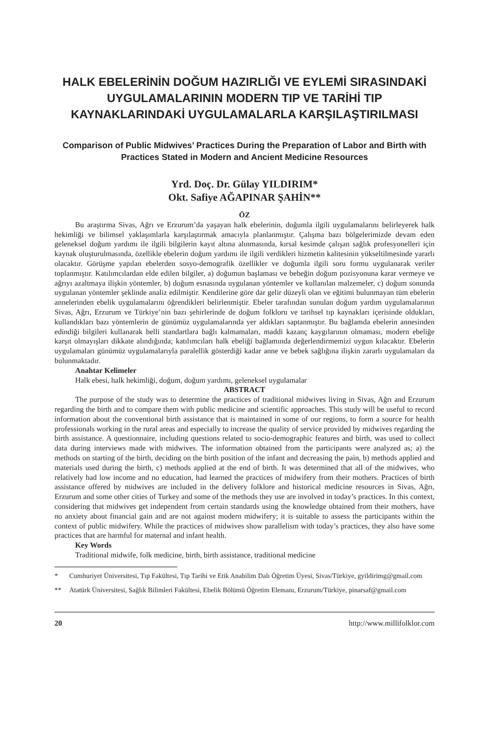HALK EBELERİNİN DOĞUM HAZIRLIĞI VE EYLEMİ SIRASINDAKİ UYGULAMALARININ MODERN TIP VE TARİHİ TIP KAYNAKLARINDAKİ UYGULAMALARLA KARŞILAŞTIRILMASI
Comparison of Public Midwives’ Practices During the Preparation of Labor and Birth with Practices Stated in Modern and Ancient Medicine Resources
Yrd. Doç. Dr. Gülay YILDIRIM*
Okt. Safiye AĞAPINAR ŞAHİN**
ÖZ
Bu araştırma Sivas, Ağrı ve Erzurum’da yaşayan halk ebelerinin, doğumla ilgili uygulamalarını belirleyerek halk hekimliği ve bilimsel yaklaşımlarla karşılaştırmak amacıyla planlanmıştır. Çalışma bazı bölgelerimizde devam eden geleneksel doğum yardımı ile ilgili bilgilerin kayıt altına alınmasında, kırsal kesimde çalışan sağlık profesyonelleri için kaynak oluşturulmasında, özellikle ebelerin doğum yardımı ile ilgili verdikleri hizmetin kalitesinin yükseltilmesinde yararlı olacaktır. Görüşme yapılan ebelerden sosyo-demografik özellikler ve doğumla ilgili soru formu uygulanarak veriler toplanmıştır. Katılımcılardan elde edilen bilgiler, a) doğumun başlaması ve bebeğin doğum pozisyonuna karar vermeye ve ağrıyı azaltmaya ilişkin yöntemler, b) doğum esnasında uygulanan yöntemler ve kullanılan malzemeler, c) doğum sonunda uygulanan yöntemler şeklinde analiz edilmiştir. Kendilerine göre dar gelir düzeyli olan ve eğitimi bulunmayan tüm ebelerin annelerinden ebelik uygulamalarını öğrendikleri belirlenmiştir. Ebeler tarafından sunulan doğum yardım uygulamalarının Sivas, Ağrı, Erzurum ve Türkiye’nin bazı şehirlerinde de doğum folkloru ve tarihsel tıp kaynakları içerisinde oldukları, kullandıkları bazı yöntemlerin de günümüz uygulamalarında yer aldıkları saptanmıştır. Bu bağlamda ebelerin annesinden edindiği bilgileri kullanarak belli standartlara bağlı kalmamaları, maddi kazanç kaygılarının olmaması, modern ebeliğe karşıt olmayışları dikkate alındığında; katılımcıları halk ebeliği bağlamında değerlendirmemizi uygun kılacaktır. Ebelerin uygulamaları günümüz uygulamalarıyla paralellik gösterdiği kadar anne ve bebek sağlığına ilişkin zararlı uygulamaları da bulunmaktadır.
Anahtar Kelimeler
Halk ebesi, halk hekimliği, doğum, doğum yardımı, geleneksel uygulamalar
ABSTRACT
The purpose of the study was to determine the practices of traditional midwives living in Sivas, Ağrı and Erzurum regarding the birth and to compare them with public medicine and scientific approaches. This study will be useful to record information about the conventional birth assistance that is maintained in some of our regions, to form a source for health professionals working in the rural areas and especially to increase the quality of service provided by midwives regarding the birth assistance. A questionnaire, including questions related to socio-demographic features and birth, was used to collect data during interviews made with midwives. The information obtained from the participants were analyzed as; a) the methods on starting of the birth, deciding on the birth position of the infant and decreasing the pain, b) methods applied and materials used during the birth, c) methods applied at the end of birth. It was determined that all of the midwives, who relatively had low income and no education, had learned the practices of midwifery from their mothers. Practices of birth assistance offered by midwives are included in the delivery folklore and historical medicine resources in Sivas, Ağrı, Erzurum and some other cities of Turkey and some of the methods they use are involved in today’s practices. In this context, considering that midwives get independent from certain standards using the knowledge obtained from their mothers, have no anxiety about financial gain and are not against modern midwifery; it is suitable to assess the participants within the context of public midwifery. While the practices of midwives show parallelism with today’s practices, they also have some practices that are harmful for maternal and infant health.
Key Words
Traditional midwife, folk medicine, birth, birth assistance, traditional medicine
* Cumhuriyet Üniversitesi, Tıp Fakültesi, Tıp Tarihi ve Etik Anabilim Dalı Öğretim Üyesi, Sivas/Türkiye, gyildirimg@gmail.com
** Atatürk Üniversitesi, Sağlık Bilimleri Fakültesi, Ebelik Bölümü Öğretim Elemanı, Erzurum/Türkiye, pinarsaf@gmail.com
20 http://www.millifolklor.com